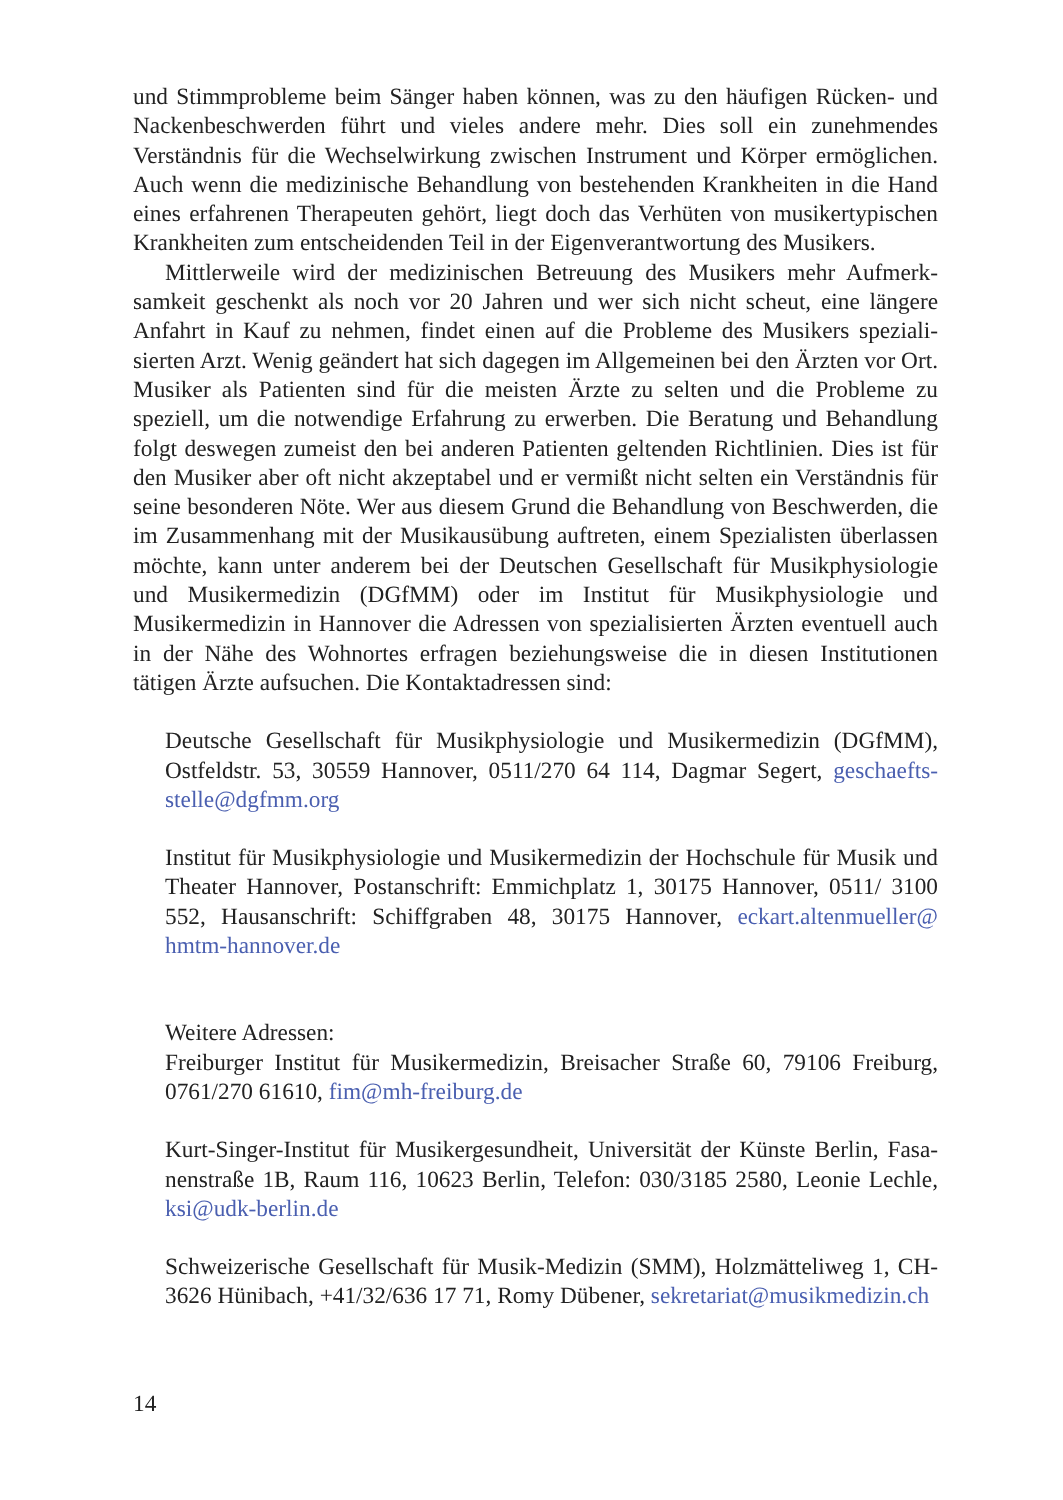und Stimmprobleme beim Sänger haben können, was zu den häufigen Rücken- und Nackenbeschwerden führt und vieles andere mehr. Dies soll ein zunehmendes Verständnis für die Wechselwirkung zwischen Instrument und Körper ermögli­chen. Auch wenn die medizinische Behandlung von bestehenden Krankheiten in die Hand eines erfahrenen Therapeuten gehört, liegt doch das Verhüten von musi­kertypischen Krankheiten zum entscheidenden Teil in der Eigenverantwortung des Musikers.
Mittlerweile wird der medizinischen Betreuung des Musikers mehr Aufmerk­samkeit geschenkt als noch vor 20 Jahren und wer sich nicht scheut, eine längere Anfahrt in Kauf zu nehmen, findet einen auf die Probleme des Musikers speziali­sierten Arzt. Wenig geändert hat sich dagegen im Allgemeinen bei den Ärzten vor Ort. Musiker als Patienten sind für die meisten Ärzte zu selten und die Probleme zu speziell, um die notwendige Erfahrung zu erwerben. Die Beratung und Behandlung folgt deswegen zumeist den bei anderen Patienten geltenden Richtlinien. Dies ist für den Musiker aber oft nicht akzeptabel und er vermißt nicht selten ein Verständnis für seine besonderen Nöte. Wer aus diesem Grund die Behandlung von Beschwer­den, die im Zusammenhang mit der Musikausübung auftreten, einem Spezialisten überlassen möchte, kann unter anderem bei der Deutschen Gesellschaft für Mu­sikphysiologie und Musikermedizin (DGfMM) oder im Institut für Musikphysio­logie und Musikermedizin in Hannover die Adressen von spezialisierten Ärzten eventuell auch in der Nähe des Wohnortes erfragen beziehungsweise die in diesen Institutionen tätigen Ärzte aufsuchen. Die Kontaktadressen sind:
Deutsche Gesellschaft für Musikphysiologie und Musikermedizin (DGfMM), Ostfeldstr. 53, 30559 Hannover, 0511/270 64 114, Dagmar Segert, geschaefts­stelle@dgfmm.org
Institut für Musikphysiologie und Musikermedizin der Hochschule für Musik und Theater Hannover, Postanschrift: Emmichplatz 1, 30175 Hannover, 0511/ 3100 552, Hausanschrift: Schiffgraben 48, 30175 Hannover, eckart.altenmueller@ hmtm-hannover.de
Weitere Adressen:
Freiburger Institut für Musikermedizin, Breisacher Straße 60, 79106 Freiburg, 0761/270 61610, fim@mh-freiburg.de
Kurt-Singer-Institut für Musikergesundheit, Universität der Künste Berlin, Fasa­nenstraße 1B, Raum 116, 10623 Berlin, Telefon: 030/3185 2580, Leonie Lechle, ksi@udk-berlin.de
Schweizerische Gesellschaft für Musik-Medizin (SMM), Holzmätteliweg 1, CH-3626 Hünibach, +41/32/636 17 71, Romy Dübener, sekretariat@musik­medizin.ch
14